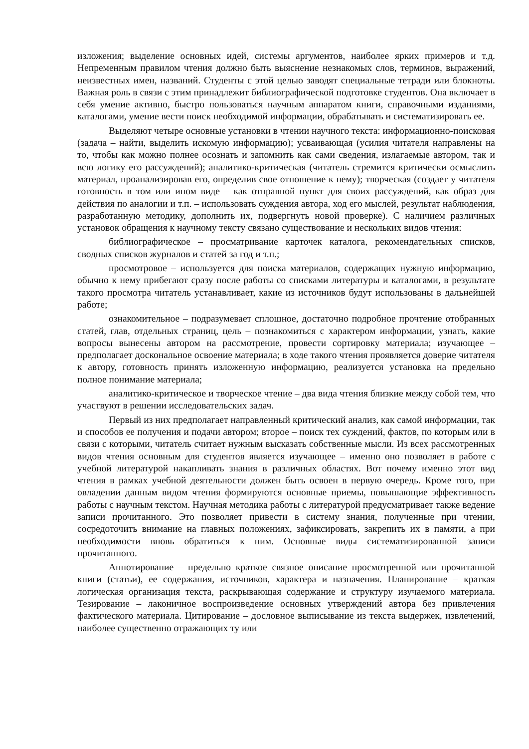изложения; выделение основных идей, системы аргументов, наиболее ярких примеров и т.д. Непременным правилом чтения должно быть выяснение незнакомых слов, терминов, выражений, неизвестных имен, названий. Студенты с этой целью заводят специальные тетради или блокноты. Важная роль в связи с этим принадлежит библиографической подготовке студентов. Она включает в себя умение активно, быстро пользоваться научным аппаратом книги, справочными изданиями, каталогами, умение вести поиск необходимой информации, обрабатывать и систематизировать ее.
Выделяют четыре основные установки в чтении научного текста: информационно-поисковая (задача – найти, выделить искомую информацию); усваивающая (усилия читателя направлены на то, чтобы как можно полнее осознать и запомнить как сами сведения, излагаемые автором, так и всю логику его рассуждений); аналитико-критическая (читатель стремится критически осмыслить материал, проанализировав его, определив свое отношение к нему); творческая (создает у читателя готовность в том или ином виде – как отправной пункт для своих рассуждений, как образ для действия по аналогии и т.п. – использовать суждения автора, ход его мыслей, результат наблюдения, разработанную методику, дополнить их, подвергнуть новой проверке). С наличием различных установок обращения к научному тексту связано существование и нескольких видов чтения:
библиографическое – просматривание карточек каталога, рекомендательных списков, сводных списков журналов и статей за год и т.п.;
просмотровое – используется для поиска материалов, содержащих нужную информацию, обычно к нему прибегают сразу после работы со списками литературы и каталогами, в результате такого просмотра читатель устанавливает, какие из источников будут использованы в дальнейшей работе;
ознакомительное – подразумевает сплошное, достаточно подробное прочтение отобранных статей, глав, отдельных страниц, цель – познакомиться с характером информации, узнать, какие вопросы вынесены автором на рассмотрение, провести сортировку материала; изучающее – предполагает доскональное освоение материала; в ходе такого чтения проявляется доверие читателя к автору, готовность принять изложенную информацию, реализуется установка на предельно полное понимание материала;
аналитико-критическое и творческое чтение – два вида чтения близкие между собой тем, что участвуют в решении исследовательских задач.
Первый из них предполагает направленный критический анализ, как самой информации, так и способов ее получения и подачи автором; второе – поиск тех суждений, фактов, по которым или в связи с которыми, читатель считает нужным высказать собственные мысли. Из всех рассмотренных видов чтения основным для студентов является изучающее – именно оно позволяет в работе с учебной литературой накапливать знания в различных областях. Вот почему именно этот вид чтения в рамках учебной деятельности должен быть освоен в первую очередь. Кроме того, при овладении данным видом чтения формируются основные приемы, повышающие эффективность работы с научным текстом. Научная методика работы с литературой предусматривает также ведение записи прочитанного. Это позволяет привести в систему знания, полученные при чтении, сосредоточить внимание на главных положениях, зафиксировать, закрепить их в памяти, а при необходимости вновь обратиться к ним. Основные виды систематизированной записи прочитанного.
Аннотирование – предельно краткое связное описание просмотренной или прочитанной книги (статьи), ее содержания, источников, характера и назначения. Планирование – краткая логическая организация текста, раскрывающая содержание и структуру изучаемого материала. Тезирование – лаконичное воспроизведение основных утверждений автора без привлечения фактического материала. Цитирование – дословное выписывание из текста выдержек, извлечений, наиболее существенно отражающих ту или